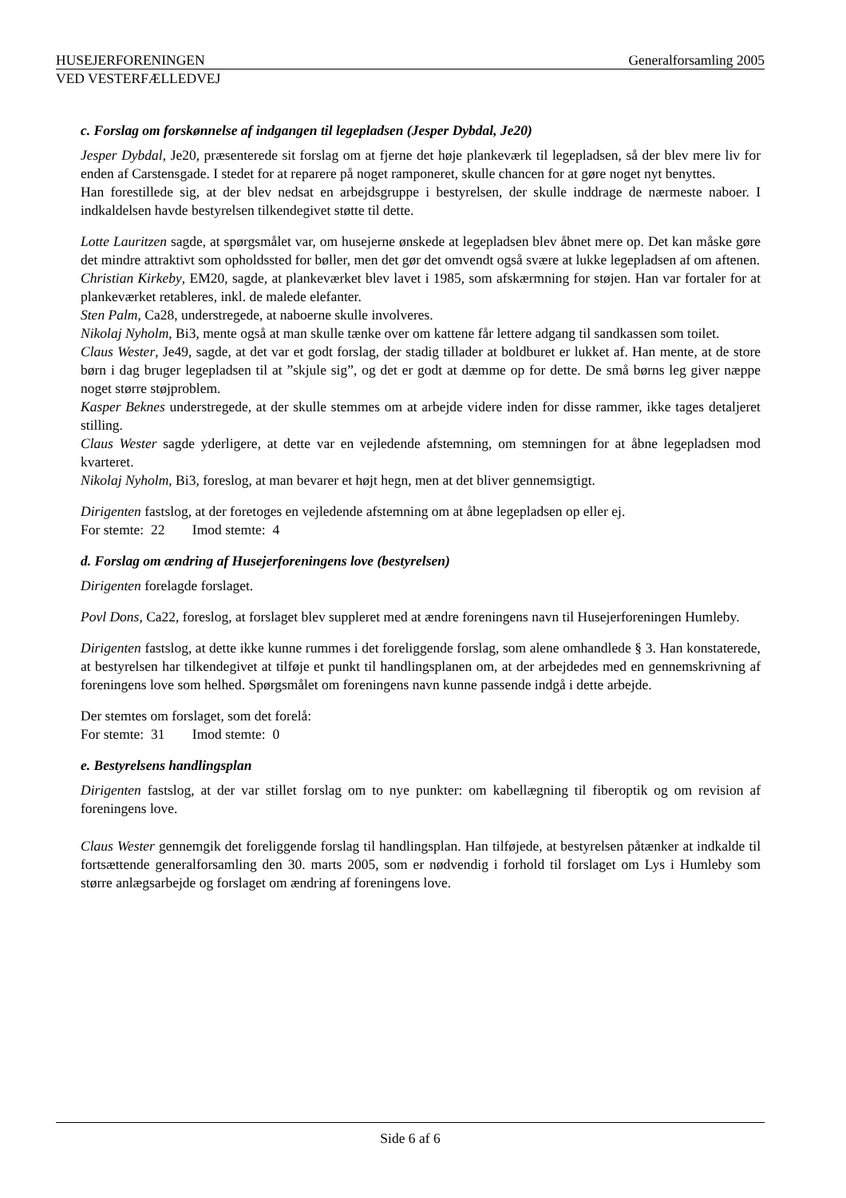HUSEJERFORENINGEN Generalforsamling 2005
VED VESTERFÆLLEDVEJ
c. Forslag om forskønnelse af indgangen til legepladsen (Jesper Dybdal, Je20)
Jesper Dybdal, Je20, præsenterede sit forslag om at fjerne det høje plankeværk til legepladsen, så der blev mere liv for enden af Carstensgade. I stedet for at reparere på noget ramponeret, skulle chancen for at gøre noget nyt benyttes.
Han forestillede sig, at der blev nedsat en arbejdsgruppe i bestyrelsen, der skulle inddrage de nærmeste naboer. I indkaldelsen havde bestyrelsen tilkendegivet støtte til dette.
Lotte Lauritzen sagde, at spørgsmålet var, om husejerne ønskede at legepladsen blev åbnet mere op. Det kan måske gøre det mindre attraktivt som opholdssted for bøller, men det gør det omvendt også svære at lukke legepladsen af om aftenen.
Christian Kirkeby, EM20, sagde, at plankeværket blev lavet i 1985, som afskærmning for støjen. Han var fortaler for at plankeværket retableres, inkl. de malede elefanter.
Sten Palm, Ca28, understregede, at naboerne skulle involveres.
Nikolaj Nyholm, Bi3, mente også at man skulle tænke over om kattene får lettere adgang til sandkassen som toilet.
Claus Wester, Je49, sagde, at det var et godt forslag, der stadig tillader at boldburet er lukket af. Han mente, at de store børn i dag bruger legepladsen til at ”skjule sig”, og det er godt at dæmme op for dette. De små børns leg giver næppe noget større støjproblem.
Kasper Beknes understregede, at der skulle stemmes om at arbejde videre inden for disse rammer, ikke tages detaljeret stilling.
Claus Wester sagde yderligere, at dette var en vejledende afstemning, om stemningen for at åbne legepladsen mod kvarteret.
Nikolaj Nyholm, Bi3, foreslog, at man bevarer et højt hegn, men at det bliver gennemsigtigt.
Dirigenten fastslog, at der foretoges en vejledende afstemning om at åbne legepladsen op eller ej.
For stemte: 22 Imod stemte: 4
d. Forslag om ændring af Husejerforeningens love (bestyrelsen)
Dirigenten forelagde forslaget.
Povl Dons, Ca22, foreslog, at forslaget blev suppleret med at ændre foreningens navn til Husejerforeningen Humleby.
Dirigenten fastslog, at dette ikke kunne rummes i det foreliggende forslag, som alene omhandlede § 3. Han konstaterede, at bestyrelsen har tilkendegivet at tilføje et punkt til handlingsplanen om, at der arbejdedes med en gennemskrivning af foreningens love som helhed. Spørgsmålet om foreningens navn kunne passende indgå i dette arbejde.
Der stemtes om forslaget, som det forelå:
For stemte: 31 Imod stemte: 0
e. Bestyrelsens handlingsplan
Dirigenten fastslog, at der var stillet forslag om to nye punkter: om kabellægning til fiberoptik og om revision af foreningens love.
Claus Wester gennemgik det foreliggende forslag til handlingsplan. Han tilføjede, at bestyrelsen påtænker at indkalde til fortsættende generalforsamling den 30. marts 2005, som er nødvendig i forhold til forslaget om Lys i Humleby som større anlægsarbejde og forslaget om ændring af foreningens love.
Side 6 af 6